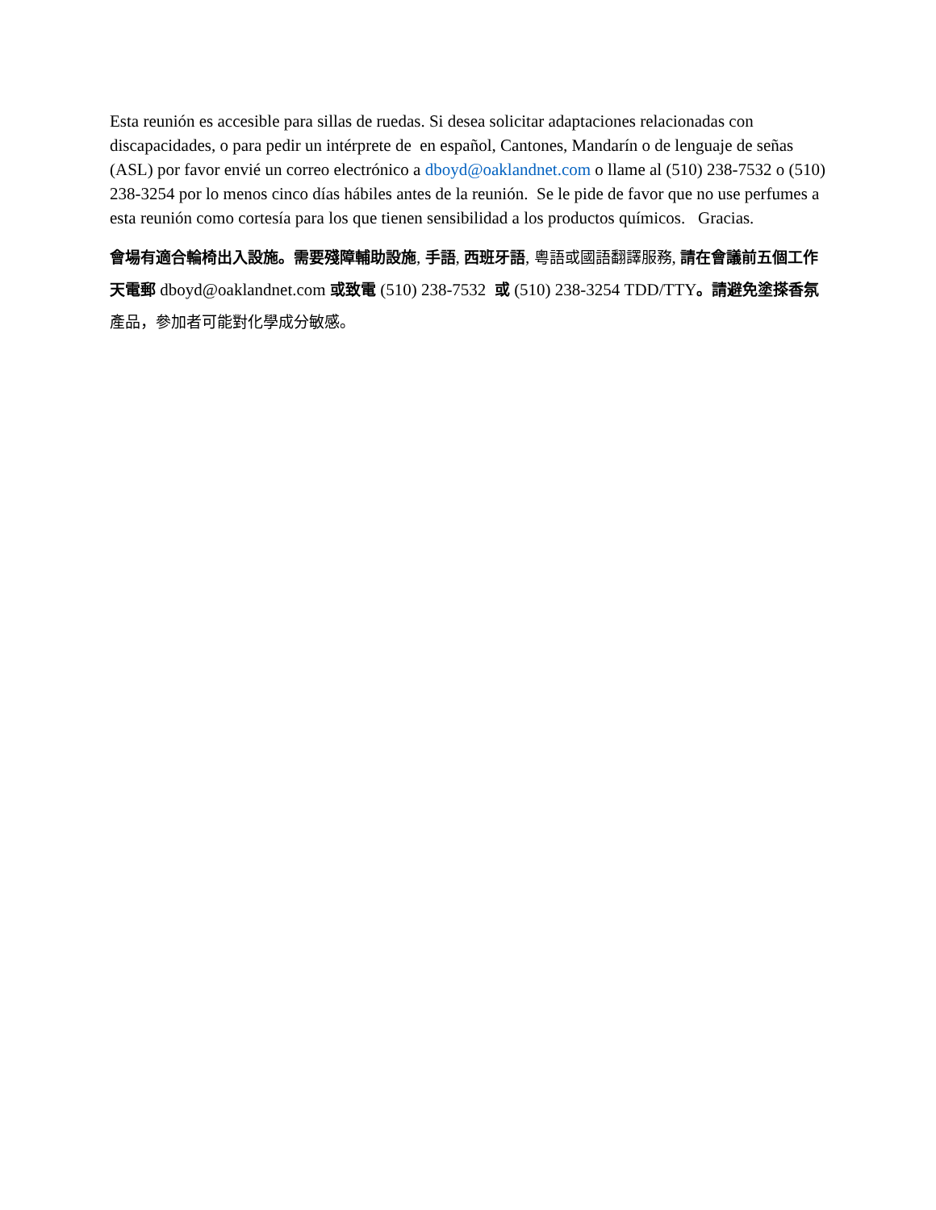Esta reunión es accesible para sillas de ruedas. Si desea solicitar adaptaciones relacionadas con discapacidades, o para pedir un intérprete de en español, Cantones, Mandarín o de lenguaje de señas (ASL) por favor envié un correo electrónico a dboyd@oaklandnet.com o llame al (510) 238-7532 o (510) 238-3254 por lo menos cinco días hábiles antes de la reunión. Se le pide de favor que no use perfumes a esta reunión como cortesía para los que tienen sensibilidad a los productos químicos. Gracias.
會場有適合輪椅出入設施。需要殘障輔助設施, 手語, 西班牙語, 粵語或國語翻譯服務, 請在會議前五個工作天電郵 dboyd@oaklandnet.com 或致電 (510) 238-7532 或 (510) 238-3254 TDD/TTY。請避免塗搽香氛 產品，參加者可能對化學成分敏感。